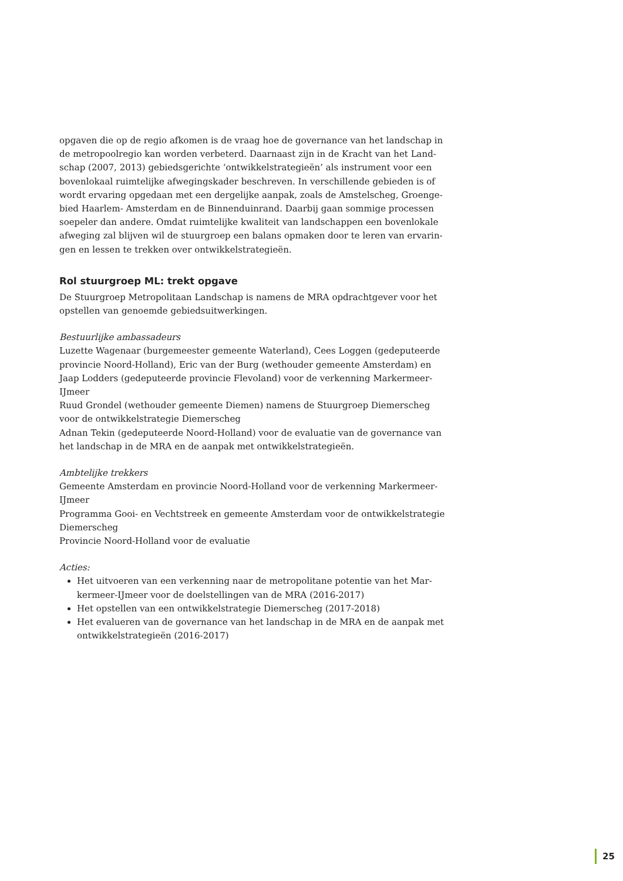opgaven die op de regio afkomen is de vraag hoe de governance van het landschap in de metropoolregio kan worden verbeterd. Daarnaast zijn in de Kracht van het Land-schap (2007, 2013) gebiedsgerichte ‘ontwikkelstrategieën’ als instrument voor een bovenlokaal ruimtelijke afwegingskader beschreven. In verschillende gebieden is of wordt ervaring opgedaan met een dergelijke aanpak, zoals de Amstelscheg, Groenge-bied Haarlem- Amsterdam en de Binnenduinrand. Daarbij gaan sommige processen soepeler dan andere. Omdat ruimtelijke kwaliteit van landschappen een bovenlokale afweging zal blijven wil de stuurgroep een balans opmaken door te leren van ervarin-gen en lessen te trekken over ontwikkelstrategieën.
Rol stuurgroep ML: trekt opgave
De Stuurgroep Metropolitaan Landschap is namens de MRA opdrachtgever voor het opstellen van genoemde gebiedsuitwerkingen.
Bestuurlijke ambassadeurs
Luzette Wagenaar (burgemeester gemeente Waterland), Cees Loggen (gedeputeerde provincie Noord-Holland), Eric van der Burg (wethouder gemeente Amsterdam) en Jaap Lodders (gedeputeerde provincie Flevoland) voor de verkenning Markermeer-IJmeer
Ruud Grondel (wethouder gemeente Diemen) namens de Stuurgroep Diemerscheg voor de ontwikkelstrategie Diemerscheg
Adnan Tekin (gedeputeerde Noord-Holland) voor de evaluatie van de governance van het landschap in de MRA en de aanpak met ontwikkelstrategieën.
Ambtelijke trekkers
Gemeente Amsterdam en provincie Noord-Holland voor de verkenning Markermeer-IJmeer
Programma Gooi- en Vechtstreek en gemeente Amsterdam voor de ontwikkelstrategie Diemerscheg
Provincie Noord-Holland voor de evaluatie
Acties:
Het uitvoeren van een verkenning naar de metropolitane potentie van het Mar-kermeer-IJmeer voor de doelstellingen van de MRA (2016-2017)
Het opstellen van een ontwikkelstrategie Diemerscheg (2017-2018)
Het evalueren van de governance van het landschap in de MRA en de aanpak met ontwikkelstrategieën (2016-2017)
25